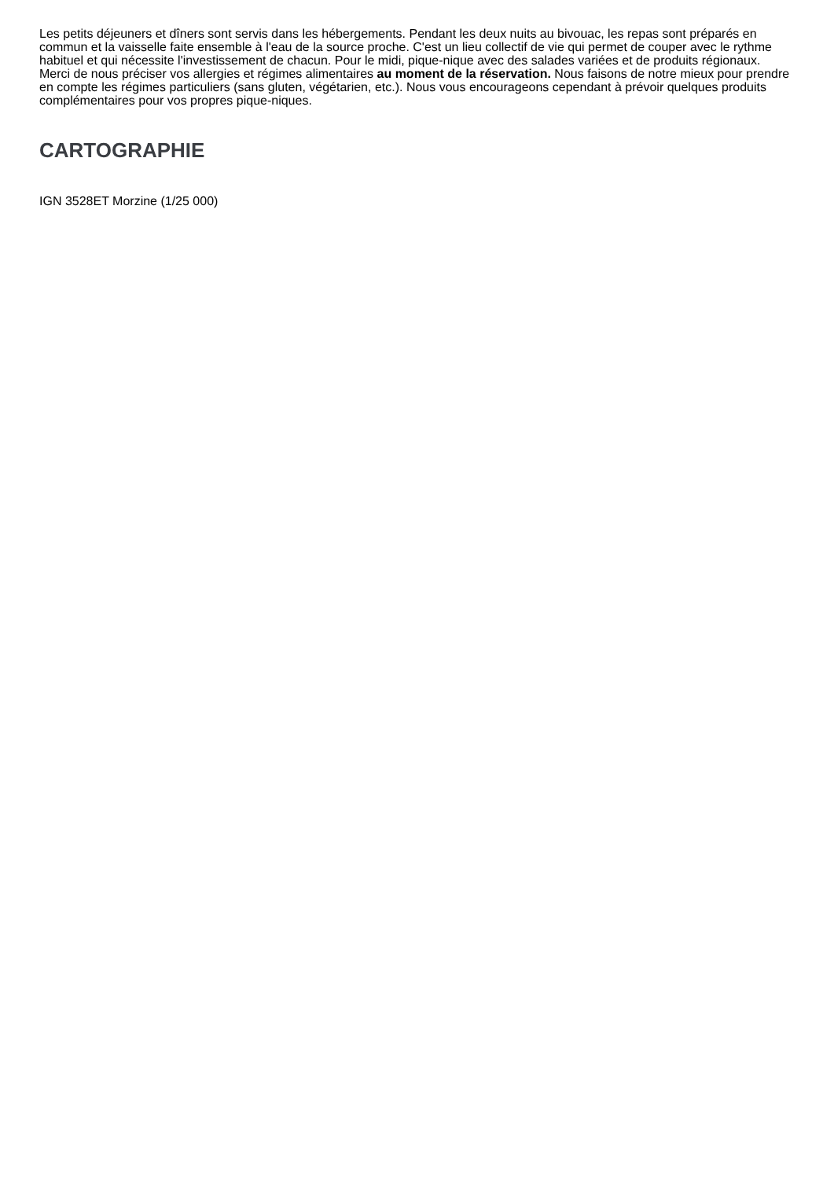Les petits déjeuners et dîners sont servis dans les hébergements. Pendant les deux nuits au bivouac, les repas sont préparés en commun et la vaisselle faite ensemble à l'eau de la source proche. C'est un lieu collectif de vie qui permet de couper avec le rythme habituel et qui nécessite l'investissement de chacun. Pour le midi, pique-nique avec des salades variées et de produits régionaux.
Merci de nous préciser vos allergies et régimes alimentaires au moment de la réservation. Nous faisons de notre mieux pour prendre en compte les régimes particuliers (sans gluten, végétarien, etc.). Nous vous encourageons cependant à prévoir quelques produits complémentaires pour vos propres pique-niques.
CARTOGRAPHIE
IGN 3528ET Morzine (1/25 000)